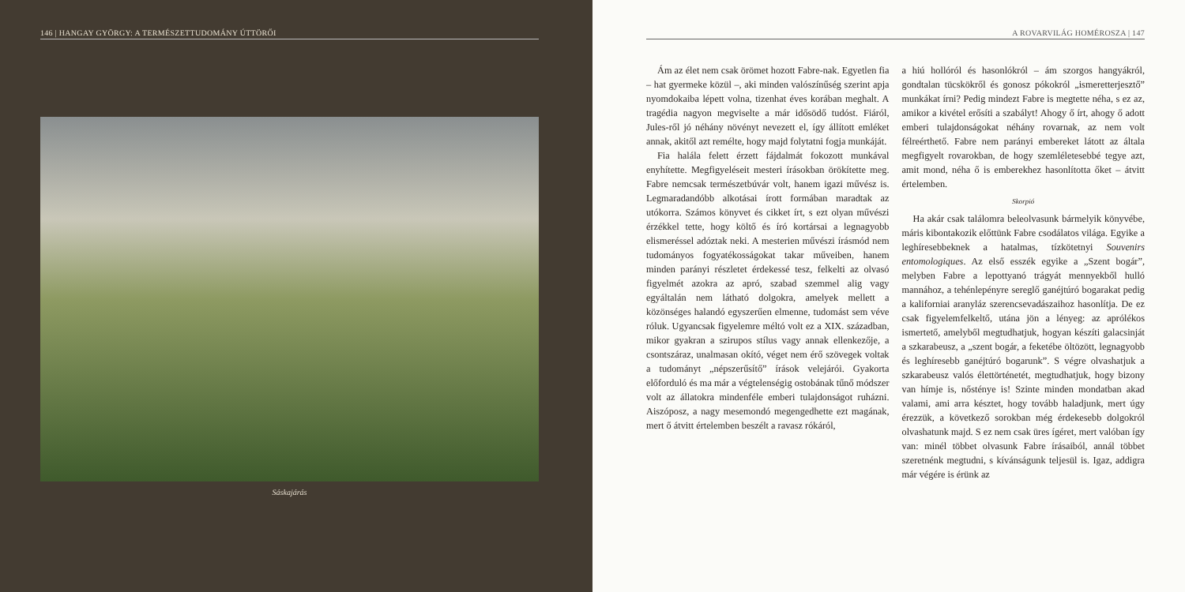146 | HANGAY GYÖRGY: A TERMÉSZETTUDOMÁNY ÚTTÖRŐI
Sáskajárás
A ROVARVILÁG HOMÉROSZA | 147
Ám az élet nem csak örömet hozott Fabre-nak. Egyetlen fia – hat gyermeke közül –, aki minden valószínűség szerint apja nyomdokaiba lépett volna, tizenhat éves korában meghalt. A tragédia nagyon megviselte a már idősödő tudóst. Fiáról, Jules-ről jó néhány növényt nevezett el, így állított emléket annak, akitől azt remélte, hogy majd folytatni fogja munkáját.
Fia halála felett érzett fájdalmát fokozott munkával enyhítette. Megfigyeléseit mesteri írásokban örökítette meg. Fabre nemcsak természetbúvár volt, hanem igazi művész is. Legmaradandóbb alkotásai írott formában maradtak az utókorra. Számos könyvet és cikket írt, s ezt olyan művészi érzékkel tette, hogy költő és író kortársai a legnagyobb elismeréssel adóztak neki. A mesterien művészi írásmód nem tudományos fogyatékosságokat takar műveiben, hanem minden parányi részletet érdekessé tesz, felkelti az olvasó figyelmét azokra az apró, szabad szemmel alig vagy egyáltalán nem látható dolgokra, amelyek mellett a közönséges halandó egyszerűen elmenne, tudomást sem véve róluk. Ugyancsak figyelemre méltó volt ez a XIX. században, mikor gyakran a szirupos stílus vagy annak ellenkezője, a csontszáraz, unalmasan okító, véget nem érő szövegek voltak a tudományt „népszerűsítő” írások velejárói. Gyakorta előforduló és ma már a végtelenségig ostobának tűnő módszer volt az állatokra mindenféle emberi tulajdonságot ruházni. Aiszóposz, a nagy mesemondó megengedhette ezt magának, mert ő átvitt értelemben beszélt a ravasz rókáról,
a hiú hollóról és hasonlókról – ám szorgos hangyákról, gondtalan tücskökről és gonosz pókokról „ismeretterjesztő” munkákat írni? Pedig mindezt Fabre is megtette néha, s ez az, amikor a kivétel erősíti a szabályt! Ahogy ő írt, ahogy ő adott emberi tulajdonságokat néhány rovarnak, az nem volt félreérthető. Fabre nem parányi embereket látott az általa megfigyelt rovarokban, de hogy szemléletesebbé tegye azt, amit mond, néha ő is emberekhez hasonlította őket – átvitt értelemben.
Skorpió
Ha akár csak találomra beleolvasunk bármelyik könyvébe, máris kibontakozik előttünk Fabre csodálatos világa. Egyike a leghíresebbeknek a hatalmas, tízkötetnyi Souvenirs entomologiques. Az első esszék egyike a „Szent bogár”, melyben Fabre a lepottyanó trágyát mennyekből hulló mannához, a tehénlepényre sereglő ganéjtúró bogarakat pedig a kaliforniai aranyláz szerencsevadászaihoz hasonlítja. De ez csak figyelemfelkeltő, utána jön a lényeg: az aprólékos ismertető, amelyből megtudhatjuk, hogyan készíti galacsinját a szkarabeusz, a „szent bogár, a feketébe öltözött, legnagyobb és leghíresebb ganéjtúró bogarunk”. S végre olvashatjuk a szkarabeusz valós élettörténetét, megtudhatjuk, hogy bizony van hímje is, nősténye is! Szinte minden mondatban akad valami, ami arra késztet, hogy tovább haladjunk, mert úgy érezzük, a következő sorokban még érdekesebb dolgokról olvashatunk majd. S ez nem csak üres ígéret, mert valóban így van: minél többet olvasunk Fabre írásaiból, annál többet szeretnénk megtudni, s kívánságunk teljesül is. Igaz, addigra már végére is érünk az